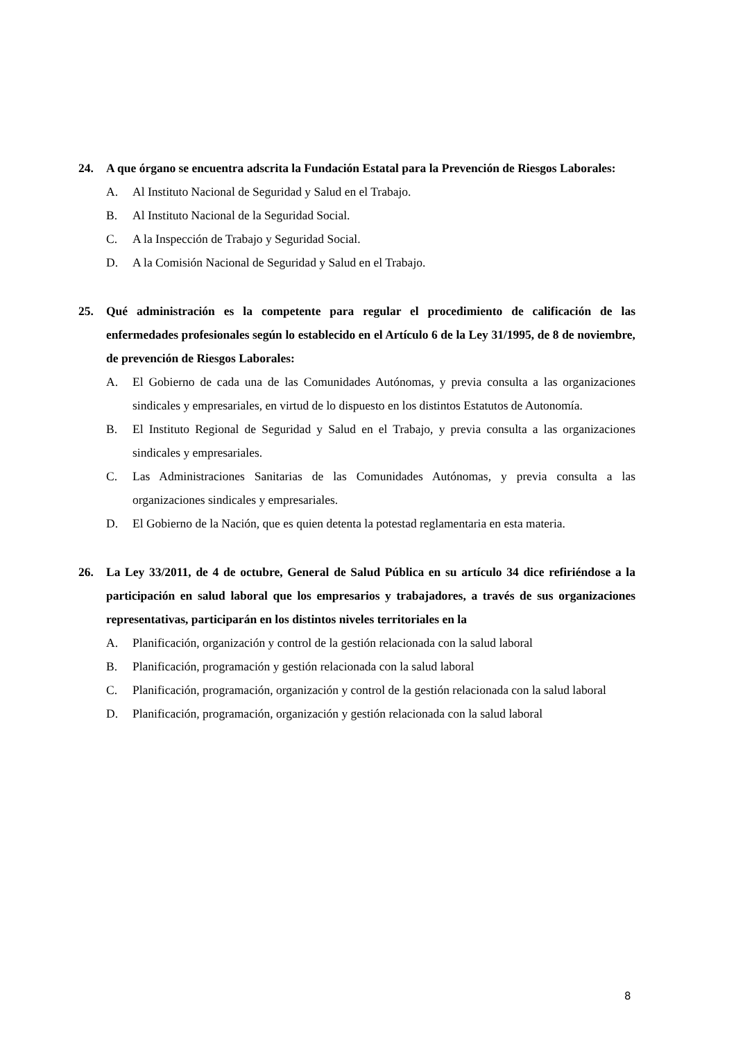24. A que órgano se encuentra adscrita la Fundación Estatal para la Prevención de Riesgos Laborales:
A. Al Instituto Nacional de Seguridad y Salud en el Trabajo.
B. Al Instituto Nacional de la Seguridad Social.
C. A la Inspección de Trabajo y Seguridad Social.
D. A la Comisión Nacional de Seguridad y Salud en el Trabajo.
25. Qué administración es la competente para regular el procedimiento de calificación de las enfermedades profesionales según lo establecido en el Artículo 6 de la Ley 31/1995, de 8 de noviembre, de prevención de Riesgos Laborales:
A. El Gobierno de cada una de las Comunidades Autónomas, y previa consulta a las organizaciones sindicales y empresariales, en virtud de lo dispuesto en los distintos Estatutos de Autonomía.
B. El Instituto Regional de Seguridad y Salud en el Trabajo, y previa consulta a las organizaciones sindicales y empresariales.
C. Las Administraciones Sanitarias de las Comunidades Autónomas, y previa consulta a las organizaciones sindicales y empresariales.
D. El Gobierno de la Nación, que es quien detenta la potestad reglamentaria en esta materia.
26. La Ley 33/2011, de 4 de octubre, General de Salud Pública en su artículo 34 dice refiriéndose a la participación en salud laboral que los empresarios y trabajadores, a través de sus organizaciones representativas, participarán en los distintos niveles territoriales en la
A. Planificación, organización y control de la gestión relacionada con la salud laboral
B. Planificación, programación y gestión relacionada con la salud laboral
C. Planificación, programación, organización y control de la gestión relacionada con la salud laboral
D. Planificación, programación, organización y gestión relacionada con la salud laboral
8